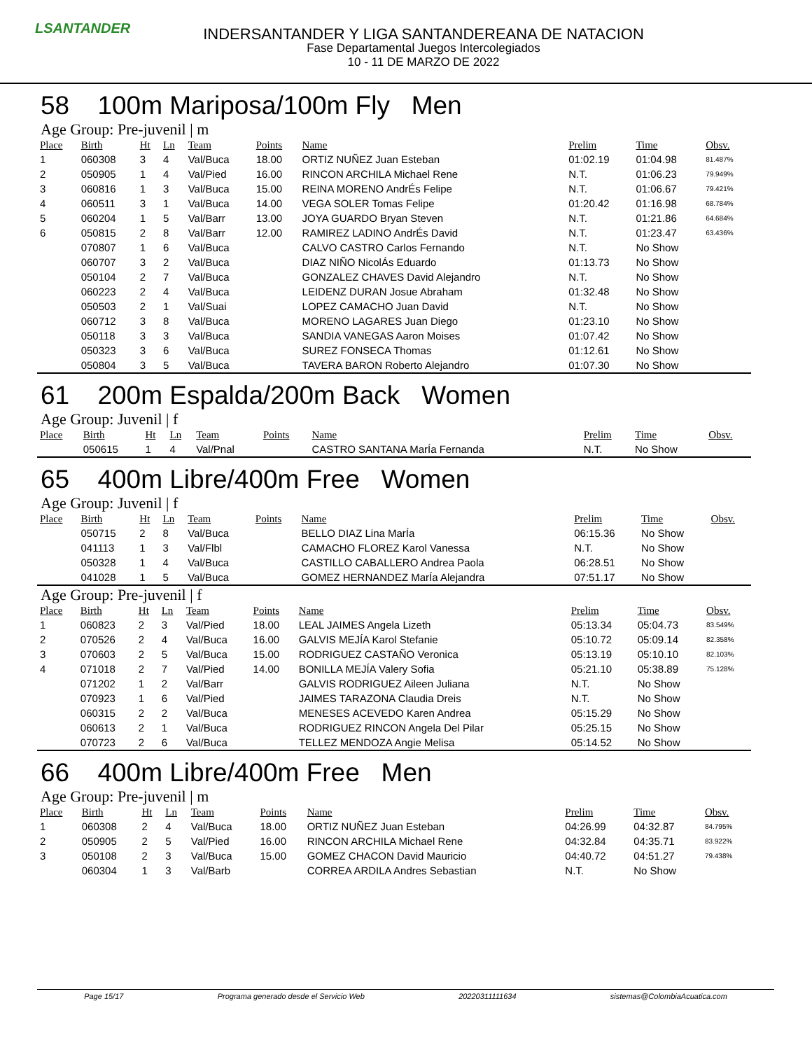LSANTANDER
INDERSANTANDER Y LIGA SANTANDEREANA DE NATACION
Fase Departamental Juegos Intercolegiados
10 - 11 DE MARZO DE 2022
58 100m Mariposa/100m Fly Men
Age Group: Pre-juvenil | m
| Place | Birth | Ht | Ln | Team | Points | Name | Prelim | Time | Obsv. |
| --- | --- | --- | --- | --- | --- | --- | --- | --- | --- |
| 1 | 060308 | 3 | 4 | Val/Buca | 18.00 | ORTIZ NUÑEZ Juan Esteban | 01:02.19 | 01:04.98 | 81.487% |
| 2 | 050905 | 1 | 4 | Val/Pied | 16.00 | RINCON ARCHILA Michael Rene | N.T. | 01:06.23 | 79.949% |
| 3 | 060816 | 1 | 3 | Val/Buca | 15.00 | REINA MORENO AndrÉs Felipe | N.T. | 01:06.67 | 79.421% |
| 4 | 060511 | 3 | 1 | Val/Buca | 14.00 | VEGA SOLER Tomas Felipe | 01:20.42 | 01:16.98 | 68.784% |
| 5 | 060204 | 1 | 5 | Val/Barr | 13.00 | JOYA GUARDO Bryan Steven | N.T. | 01:21.86 | 64.684% |
| 6 | 050815 | 2 | 8 | Val/Barr | 12.00 | RAMIREZ LADINO AndrÉs David | N.T. | 01:23.47 | 63.436% |
| | 070807 | 1 | 6 | Val/Buca | | CALVO CASTRO Carlos Fernando | N.T. | No Show | |
| | 060707 | 3 | 2 | Val/Buca | | DIAZ NIÑO NicolÁs Eduardo | 01:13.73 | No Show | |
| | 050104 | 2 | 7 | Val/Buca | | GONZALEZ CHAVES David Alejandro | N.T. | No Show | |
| | 060223 | 2 | 4 | Val/Buca | | LEIDENZ DURAN Josue Abraham | 01:32.48 | No Show | |
| | 050503 | 2 | 1 | Val/Suai | | LOPEZ CAMACHO Juan David | N.T. | No Show | |
| | 060712 | 3 | 8 | Val/Buca | | MORENO LAGARES Juan Diego | 01:23.10 | No Show | |
| | 050118 | 3 | 3 | Val/Buca | | SANDIA VANEGAS Aaron Moises | 01:07.42 | No Show | |
| | 050323 | 3 | 6 | Val/Buca | | SUREZ FONSECA Thomas | 01:12.61 | No Show | |
| | 050804 | 3 | 5 | Val/Buca | | TAVERA BARON Roberto Alejandro | 01:07.30 | No Show | |
61 200m Espalda/200m Back Women
Age Group: Juvenil | f
| Place | Birth | Ht | Ln | Team | Points | Name | Prelim | Time | Obsv. |
| --- | --- | --- | --- | --- | --- | --- | --- | --- | --- |
| | 050615 | 1 | 4 | Val/Pnal | | CASTRO SANTANA MarÍa Fernanda | N.T. | No Show | |
65 400m Libre/400m Free Women
Age Group: Juvenil | f
| Place | Birth | Ht | Ln | Team | Points | Name | Prelim | Time | Obsv. |
| --- | --- | --- | --- | --- | --- | --- | --- | --- | --- |
| | 050715 | 2 | 8 | Val/Buca | | BELLO DIAZ Lina MarÍa | 06:15.36 | No Show | |
| | 041113 | 1 | 3 | Val/Flbl | | CAMACHO FLOREZ Karol Vanessa | N.T. | No Show | |
| | 050328 | 1 | 4 | Val/Buca | | CASTILLO CABALLERO Andrea Paola | 06:28.51 | No Show | |
| | 041028 | 1 | 5 | Val/Buca | | GOMEZ HERNANDEZ MarÍa Alejandra | 07:51.17 | No Show | |
Age Group: Pre-juvenil | f
| Place | Birth | Ht | Ln | Team | Points | Name | Prelim | Time | Obsv. |
| --- | --- | --- | --- | --- | --- | --- | --- | --- | --- |
| 1 | 060823 | 2 | 3 | Val/Pied | 18.00 | LEAL JAIMES Angela Lizeth | 05:13.34 | 05:04.73 | 83.549% |
| 2 | 070526 | 2 | 4 | Val/Buca | 16.00 | GALVIS MEJÍA Karol Stefanie | 05:10.72 | 05:09.14 | 82.358% |
| 3 | 070603 | 2 | 5 | Val/Buca | 15.00 | RODRIGUEZ CASTAÑO Veronica | 05:13.19 | 05:10.10 | 82.103% |
| 4 | 071018 | 2 | 7 | Val/Pied | 14.00 | BONILLA MEJÍA Valery Sofia | 05:21.10 | 05:38.89 | 75.128% |
| | 071202 | 1 | 2 | Val/Barr | | GALVIS RODRIGUEZ Aileen Juliana | N.T. | No Show | |
| | 070923 | 1 | 6 | Val/Pied | | JAIMES TARAZONA Claudia Dreis | N.T. | No Show | |
| | 060315 | 2 | 2 | Val/Buca | | MENESES ACEVEDO Karen Andrea | 05:15.29 | No Show | |
| | 060613 | 2 | 1 | Val/Buca | | RODRIGUEZ RINCON Angela Del Pilar | 05:25.15 | No Show | |
| | 070723 | 2 | 6 | Val/Buca | | TELLEZ MENDOZA Angie Melisa | 05:14.52 | No Show | |
66 400m Libre/400m Free Men
Age Group: Pre-juvenil | m
| Place | Birth | Ht | Ln | Team | Points | Name | Prelim | Time | Obsv. |
| --- | --- | --- | --- | --- | --- | --- | --- | --- | --- |
| 1 | 060308 | 2 | 4 | Val/Buca | 18.00 | ORTIZ NUÑEZ Juan Esteban | 04:26.99 | 04:32.87 | 84.795% |
| 2 | 050905 | 2 | 5 | Val/Pied | 16.00 | RINCON ARCHILA Michael Rene | 04:32.84 | 04:35.71 | 83.922% |
| 3 | 050108 | 2 | 3 | Val/Buca | 15.00 | GOMEZ CHACON David Mauricio | 04:40.72 | 04:51.27 | 79.438% |
| | 060304 | 1 | 3 | Val/Barb | | CORREA ARDILA Andres Sebastian | N.T. | No Show | |
Page 15/17 Programa generado desde el Servicio Web 20220311111634 sistemas@ColombiaAcuatica.com